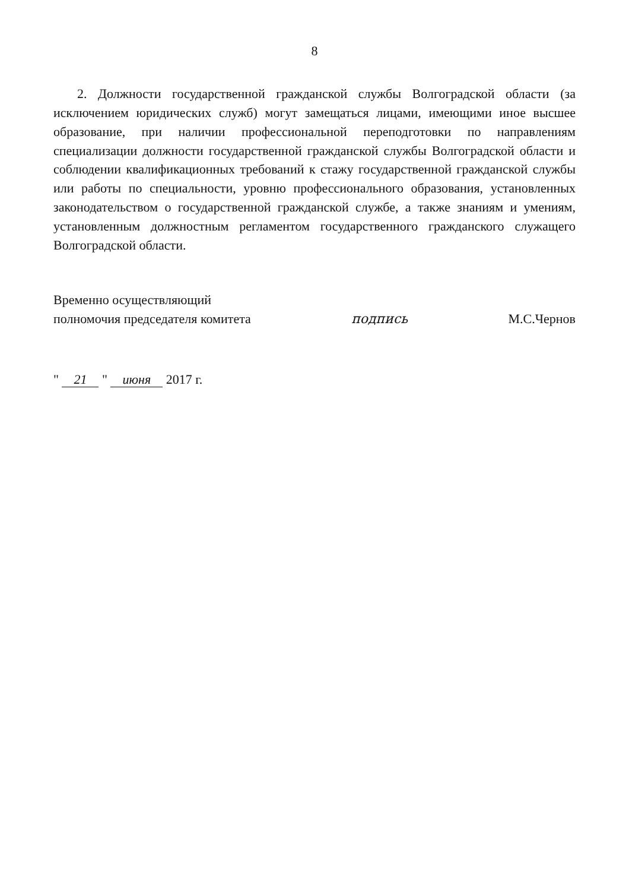8
2. Должности государственной гражданской службы Волгоградской области (за исключением юридических служб) могут замещаться лицами, имеющими иное высшее образование, при наличии профессиональной переподготовки по направлениям специализации должности государственной гражданской службы Волгоградской области и соблюдении квалификационных требований к стажу государственной гражданской службы или работы по специальности, уровню профессионального образования, установленных законодательством о государственной гражданской службе, а также знаниям и умениям, установленным должностным регламентом государственного гражданского служащего Волгоградской области.
Временно осуществляющий
полномочия председателя комитета
подпись
М.С.Чернов
" 21 " июня 2017 г.